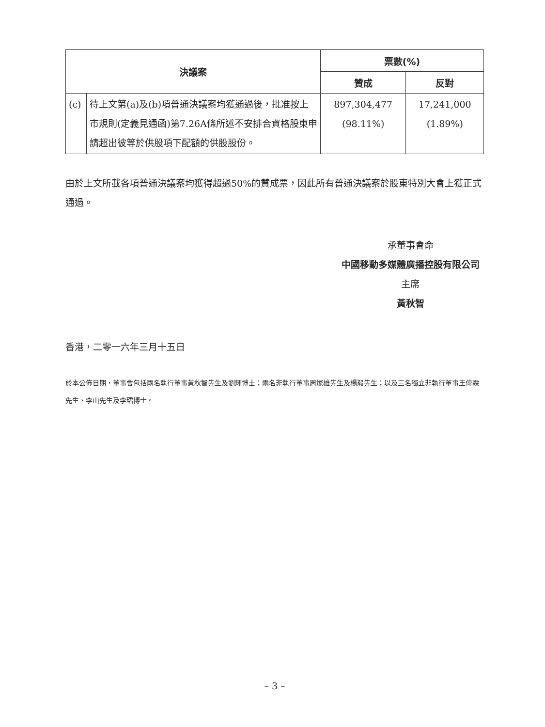| 決議案 | | 票數(%) | |
| --- | --- | --- | --- |
| | | 贊成 | 反對 |
| (c) | 待上文第(a)及(b)項普通決議案均獲通過後，批准按上市規則(定義見通函)第7.26A條所述不安排合資格股東申請超出彼等於供股項下配額的供股股份。 | 897,304,477 (98.11%) | 17,241,000 (1.89%) |
由於上文所載各項普通決議案均獲得超過50%的贊成票，因此所有普通決議案於股東特別大會上獲正式通過。
承董事會命
中國移動多媒體廣播控股有限公司
主席
黃秋智
香港，二零一六年三月十五日
於本公佈日期，董事會包括兩名執行董事黃秋智先生及劉輝博士；兩名非執行董事周燦雄先生及楊毅先生；以及三名獨立非執行董事王偉霖先生、李山先生及李珺博士。
– 3 –